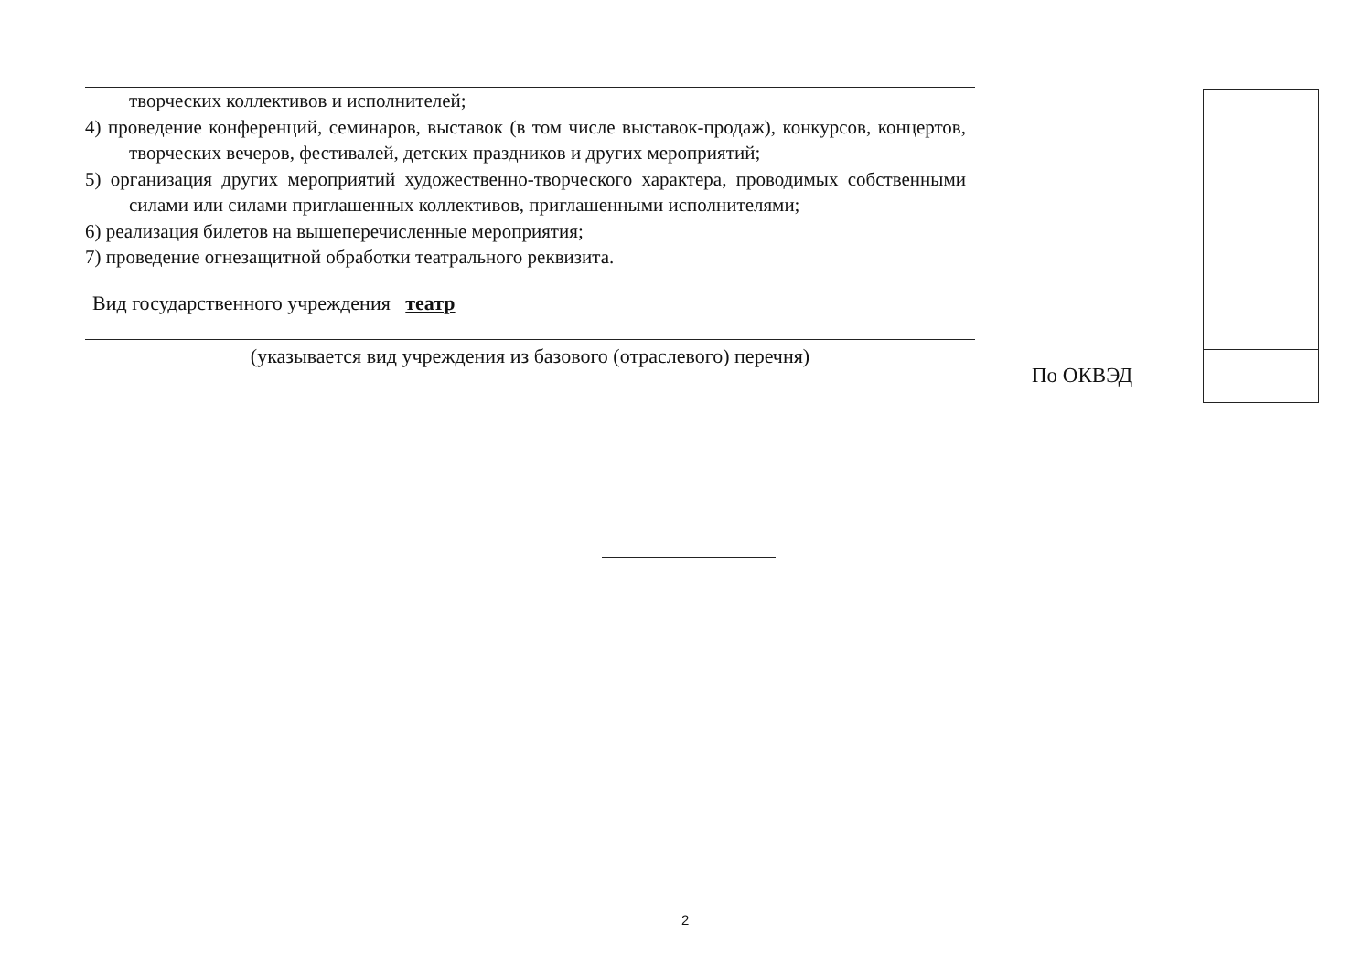творческих коллективов и исполнителей;
4) проведение конференций, семинаров, выставок (в том числе выставок-продаж), конкурсов, концертов, творческих вечеров, фестивалей, детских праздников и других мероприятий;
5) организация других мероприятий художественно-творческого характера, проводимых собственными силами или силами приглашенных коллективов, приглашенными исполнителями;
6) реализация билетов на вышеперечисленные мероприятия;
7) проведение огнезащитной обработки театрального реквизита.
Вид государственного учреждения театр
(указывается вид учреждения из базового (отраслевого) перечня)
По ОКВЭД
2